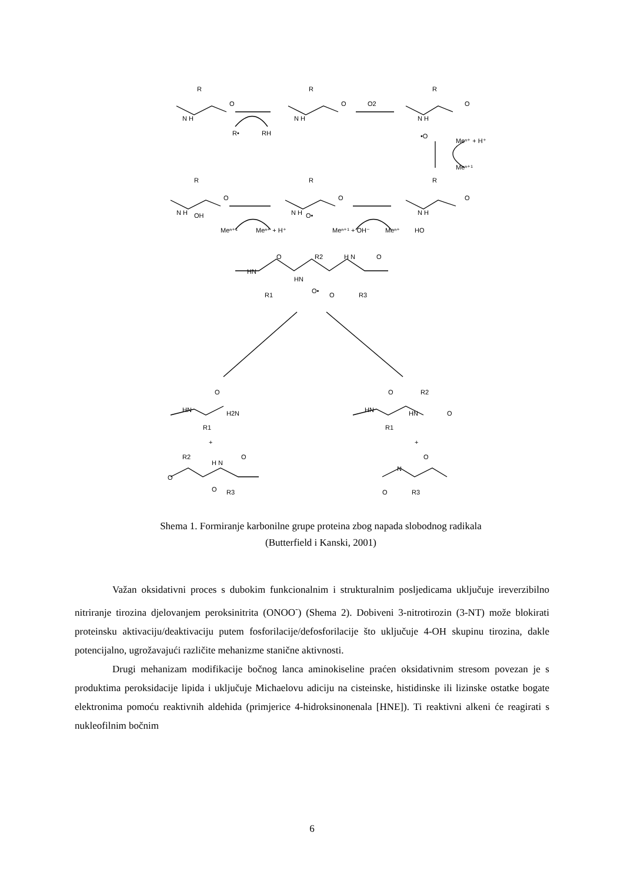R
N H
O
R•
RH
R
N H
O
O2
R
N H
O
•O
Meⁿ⁺ + H⁺
Meⁿ⁺¹
R
N H
OH
O
Meⁿ⁺¹
Meⁿ⁺ + H⁺
R
N H
O•
O
Meⁿ⁺¹ + OH⁻
Meⁿ⁺
R
N H
O
HO
HN
O
R2
HN
H N
O
R1
O•
O
R3
HN
O
H2N
R1
HN
O
R2
HN
O
R1
+
+
R2
O
O
H N
O
R3
N
O
O
R3
Shema 1. Formiranje karbonilne grupe proteina zbog napada slobodnog radikala
(Butterfield i Kanski, 2001)
Važan oksidativni proces s dubokim funkcionalnim i strukturalnim posljedicama uključuje ireverzibilno nitriranje tirozina djelovanjem peroksinitrita (ONOO<sup>-</sup>) (Shema 2). Dobiveni 3-nitrotirozin (3-NT) može blokirati proteinsku aktivaciju/deaktivaciju putem fosforilacije/defosforilacije što uključuje 4-OH skupinu tirozina, dakle potencijalno, ugrožavajući različite mehanizme stanične aktivnosti.
Drugi mehanizam modifikacije bočnog lanca aminokiseline praćen oksidativnim stresom povezan je s produktima peroksidacije lipida i uključuje Michaelovu adiciju na cisteinske, histidinske ili lizinske ostatke bogate elektronima pomoću reaktivnih aldehida (primjerice 4-hidroksinonenala [HNE]). Ti reaktivni alkeni će reagirati s nukleofilnim bočnim
6